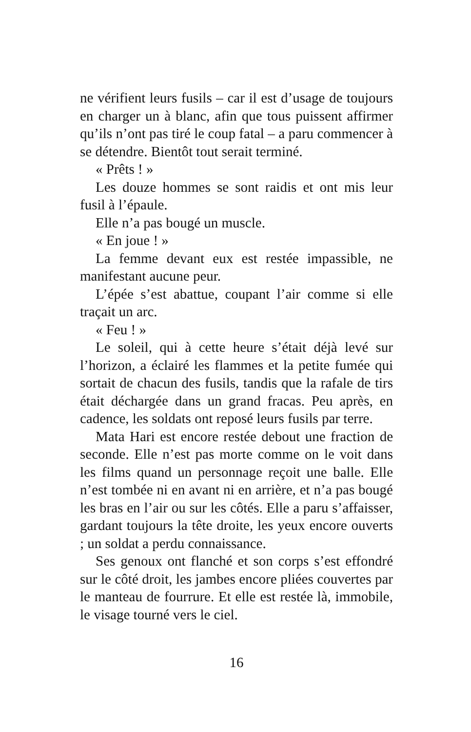ne vérifient leurs fusils – car il est d’usage de toujours en charger un à blanc, afin que tous puissent affirmer qu’ils n’ont pas tiré le coup fatal – a paru commencer à se détendre. Bientôt tout serait terminé.
« Prêts ! »
Les douze hommes se sont raidis et ont mis leur fusil à l’épaule.
Elle n’a pas bougé un muscle.
« En joue ! »
La femme devant eux est restée impassible, ne manifestant aucune peur.
L’épée s’est abattue, coupant l’air comme si elle traçait un arc.
« Feu ! »
Le soleil, qui à cette heure s’était déjà levé sur l’horizon, a éclairé les flammes et la petite fumée qui sortait de chacun des fusils, tandis que la rafale de tirs était déchargée dans un grand fracas. Peu après, en cadence, les soldats ont reposé leurs fusils par terre.
Mata Hari est encore restée debout une fraction de seconde. Elle n’est pas morte comme on le voit dans les films quand un personnage reçoit une balle. Elle n’est tombée ni en avant ni en arrière, et n’a pas bougé les bras en l’air ou sur les côtés. Elle a paru s’affaisser, gardant toujours la tête droite, les yeux encore ouverts ; un soldat a perdu connaissance.
Ses genoux ont flanché et son corps s’est effondré sur le côté droit, les jambes encore pliées couvertes par le manteau de fourrure. Et elle est restée là, immobile, le visage tourné vers le ciel.
16